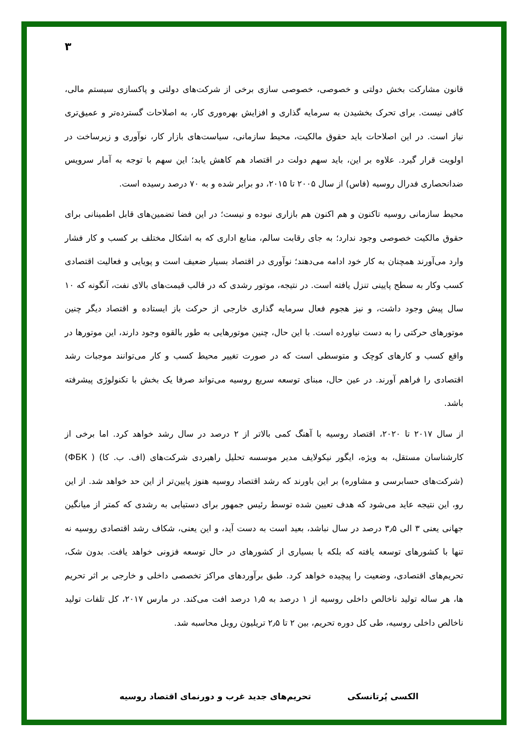۳
قانون مشارکت بخش دولتی و خصوصی، خصوصی سازی برخی از شرکت‌های دولتی و پاکسازی سیستم مالی، کافی نیست. برای تحرک بخشیدن به سرمایه گذاری و افزایش بهره‌وری کار، به اصلاحات گسترده‌تر و عمیق‌تری نیاز است. در این اصلاحات باید حقوق مالکیت، محیط سازمانی، سیاست‌های بازار کار، نوآوری و زیرساخت در اولویت قرار گیرد. علاوه بر این، باید سهم دولت در اقتصاد هم کاهش یابد؛ این سهم با توجه به آمار سرویس ضدانحصاری فدرال روسیه (فاس) از سال ۲۰۰۵ تا ۲۰۱۵، دو برابر شده و به ۷۰ درصد رسیده است.
محیط سازمانی روسیه تاکنون و هم اکنون هم بازاری نبوده و نیست؛ در این فضا تضمین‌های قابل اطمینانی برای حقوق مالکیت خصوصی وجود ندارد؛ به جای رقابت سالم، منابع اداری که به اشکال مختلف بر کسب و کار فشار وارد می‌آورند همچنان به کار خود ادامه می‌دهند؛ نوآوری در اقتصاد بسیار ضعیف است و پویایی و فعالیت اقتصادی کسب وکار به سطح پایینی تنزل یافته است. در نتیجه، موتور رشدی که در قالب قیمت‌های بالای نفت، آنگونه که ۱۰ سال پیش وجود داشت، و نیز هجوم فعال سرمایه گذاری خارجی از حرکت باز ایستاده و اقتصاد دیگر چنین موتورهای حرکتی را به دست نیاورده است. با این حال، چنین موتورهایی به طور بالقوه وجود دارند، این موتورها در واقع کسب و کارهای کوچک و متوسطی است که در صورت تغییر محیط کسب و کار می‌توانند موجبات رشد اقتصادی را فراهم آورند. در عین حال، مبنای توسعه سریع روسیه می‌تواند صرفا یک بخش با تکنولوژی پیشرفته باشد.
از سال ۲۰۱۷ تا ۲۰۲۰، اقتصاد روسیه با آهنگ کمی بالاتر از ۲ درصد در سال رشد خواهد کرد. اما برخی از کارشناسان مستقل، به ویژه، ایگور نیکولایف مدیر موسسه تحلیل راهبردی شرکت‌های (اف. ب. کا) ( ФБК) (شرکت‌های حسابرسی و مشاوره) بر این باورند که رشد اقتصاد روسیه هنوز پایین‌تر از این حد خواهد شد. از این رو، این نتیجه عاید می‌شود که هدف تعیین شده توسط رئیس جمهور برای دستیابی به رشدی که کمتر از میانگین جهانی یعنی ۳ الی ۳٫۵ درصد در سال نباشد، بعید است به دست آید، و این یعنی، شکاف رشد اقتصادی روسیه نه تنها با کشورهای توسعه یافته که بلکه با بسیاری از کشورهای در حال توسعه فزونی خواهد یافت. بدون شک، تحریم‌های اقتصادی، وضعیت را پیچیده خواهد کرد. طبق برآوردهای مراکز تخصصی داخلی و خارجی بر اثر تحریم ها، هر ساله تولید ناخالص داخلی روسیه از ۱ درصد به ۱٫۵ درصد افت می‌کند. در مارس ۲۰۱۷، کل تلفات تولید ناخالص داخلی روسیه، طی کل دوره تحریم، بین ۲ تا ۲٫۵ تریلیون روبل محاسبه شد.
الکسی پُرتانسکی تحریم‌های جدید غرب و دورنمای اقتصاد روسیه